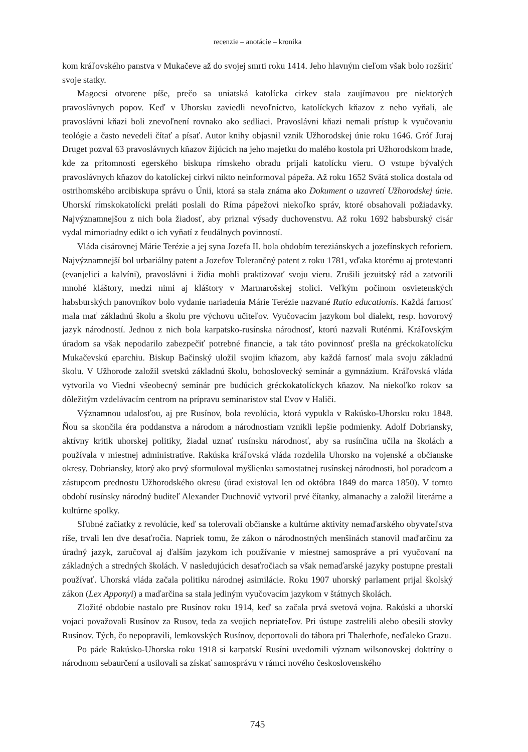recenzie – anotácie – kronika
kom kráľovského panstva v Mukačeve až do svojej smrti roku 1414. Jeho hlavným cieľom však bolo rozšíriť svoje statky.
Magocsi otvorene píše, prečo sa uniatská katolícka cirkev stala zaujímavou pre niektorých pravoslávnych popov. Keď v Uhorsku zaviedli nevoľníctvo, katolíckych kňazov z neho vyňali, ale pravoslávni kňazi boli znevoľnení rovnako ako sedliaci. Pravoslávni kňazi nemali prístup k vyučovaniu teológie a často nevedeli čítať a písať. Autor knihy objasnil vznik Užhorodskej únie roku 1646. Gróf Juraj Druget pozval 63 pravoslávnych kňazov žijúcich na jeho majetku do malého kostola pri Užhorodskom hrade, kde za prítomnosti egerského biskupa rímskeho obradu prijali katolícku vieru. O vstupe bývalých pravoslávnych kňazov do katolíckej cirkvi nikto neinformoval pápeža. Až roku 1652 Svätá stolica dostala od ostrihomského arcibiskupa správu o Únii, ktorá sa stala známa ako Dokument o uzavretí Užhorodskej únie. Uhorskí rímskokatolícki preláti poslali do Ríma pápežovi niekoľko správ, ktoré obsahovali požiadavky. Najvýznamnejšou z nich bola žiadosť, aby priznal výsady duchovenstvu. Až roku 1692 habsburský cisár vydal mimoriadny edikt o ich vyňatí z feudálnych povinností.
Vláda cisárovnej Márie Terézie a jej syna Jozefa II. bola obdobím tereziánskych a jozefínskych reforiem. Najvýznamnejší bol urbariálny patent a Jozefov Tolerančný patent z roku 1781, vďaka ktorému aj protestanti (evanjelici a kalvíni), pravoslávni i židia mohli praktizovať svoju vieru. Zrušili jezuitský rád a zatvorili mnohé kláštory, medzi nimi aj kláštory v Marmarošskej stolici. Veľkým počinom osvietenských habsburských panovníkov bolo vydanie nariadenia Márie Terézie nazvané Ratio educationis. Každá farnosť mala mať základnú školu a školu pre výchovu učiteľov. Vyučovacím jazykom bol dialekt, resp. hovorový jazyk národností. Jednou z nich bola karpatsko-rusínska národnosť, ktorú nazvali Ruténmi. Kráľovským úradom sa však nepodarilo zabezpečiť potrebné financie, a tak táto povinnosť prešla na gréckokatolícku Mukačevskú eparchiu. Biskup Bačinský uložil svojim kňazom, aby každá farnosť mala svoju základnú školu. V Užhorode založil svetskú základnú školu, bohoslovecký seminár a gymnázium. Kráľovská vláda vytvorila vo Viedni všeobecný seminár pre budúcich gréckokatolíckych kňazov. Na niekoľko rokov sa dôležitým vzdelávacím centrom na prípravu seminaristov stal Ľvov v Haliči.
Významnou udalosťou, aj pre Rusínov, bola revolúcia, ktorá vypukla v Rakúsko-Uhorsku roku 1848. Ňou sa skončila éra poddanstva a národom a národnostiam vznikli lepšie podmienky. Adolf Dobriansky, aktívny kritik uhorskej politiky, žiadal uznať rusínsku národnosť, aby sa rusínčina učila na školách a používala v miestnej administratíve. Rakúska kráľovská vláda rozdelila Uhorsko na vojenské a občianske okresy. Dobriansky, ktorý ako prvý sformuloval myšlienku samostatnej rusínskej národnosti, bol poradcom a zástupcom prednostu Užhorodského okresu (úrad existoval len od októbra 1849 do marca 1850). V tomto období rusínsky národný buditeľ Alexander Duchnovič vytvoril prvé čítanky, almanachy a založil literárne a kultúrne spolky.
Sľubné začiatky z revolúcie, keď sa tolerovali občianske a kultúrne aktivity nemaďarského obyvateľstva ríše, trvali len dve desaťročia. Napriek tomu, že zákon o národnostných menšinách stanovil maďarčinu za úradný jazyk, zaručoval aj ďalším jazykom ich používanie v miestnej samospráve a pri vyučovaní na základných a stredných školách. V nasledujúcich desaťročiach sa však nemaďarské jazyky postupne prestali používať. Uhorská vláda začala politiku národnej asimilácie. Roku 1907 uhorský parlament prijal školský zákon (Lex Apponyi) a maďarčina sa stala jediným vyučovacím jazykom v štátnych školách.
Zložité obdobie nastalo pre Rusínov roku 1914, keď sa začala prvá svetová vojna. Rakúski a uhorskí vojaci považovali Rusínov za Rusov, teda za svojich nepriateľov. Pri ústupe zastrelili alebo obesili stovky Rusínov. Tých, čo nepopravili, lemkovských Rusínov, deportovali do tábora pri Thalerhofe, neďaleko Grazu.
Po páde Rakúsko-Uhorska roku 1918 si karpatskí Rusíni uvedomili význam wilsonovskej doktríny o národnom sebaurčení a usilovali sa získať samosprávu v rámci nového československého
745